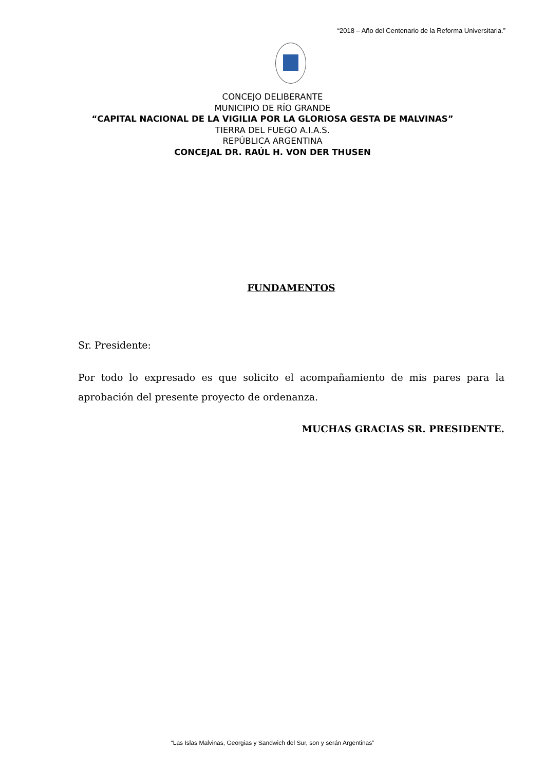“2018 – Año del Centenario de la Reforma Universitaria.”
CONCEJO DELIBERANTE
MUNICIPIO DE RÍO GRANDE
“CAPITAL NACIONAL DE LA VIGILIA POR LA GLORIOSA GESTA DE MALVINAS”
TIERRA DEL FUEGO A.I.A.S.
REPÚBLICA ARGENTINA
CONCEJAL DR. RAÚL H. VON DER THUSEN
FUNDAMENTOS
Sr. Presidente:
Por todo lo expresado es que solicito el acompañamiento de mis pares para la aprobación del presente proyecto de ordenanza.
MUCHAS GRACIAS SR. PRESIDENTE.
“Las Islas Malvinas, Georgias y Sandwich del Sur, son y serán Argentinas”